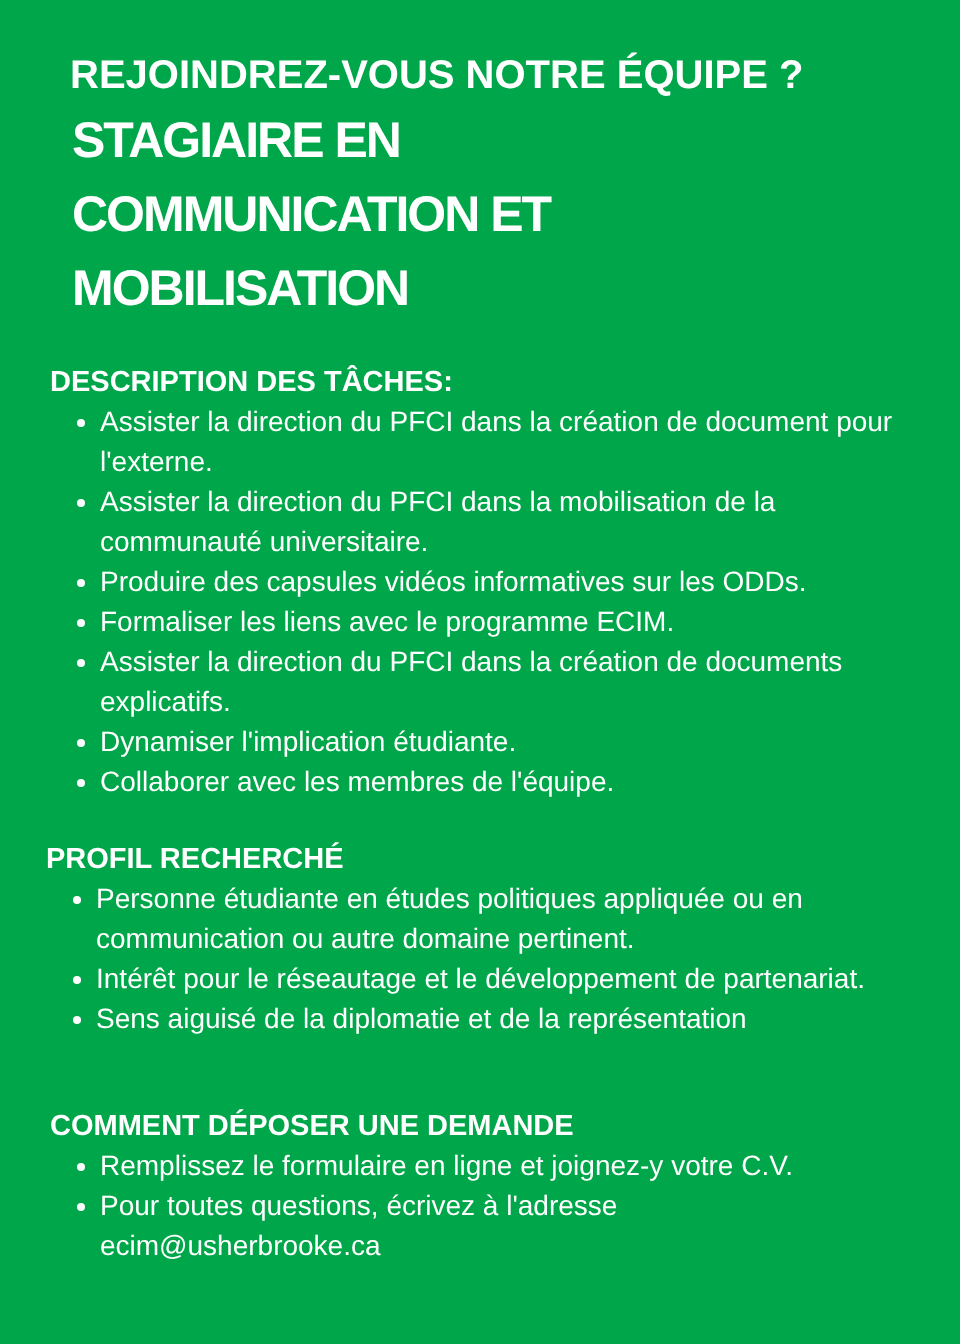REJOINDREZ-VOUS NOTRE ÉQUIPE ?
STAGIAIRE EN COMMUNICATION ET MOBILISATION
DESCRIPTION DES TÂCHES:
Assister la direction du PFCI dans la création de document pour l'externe.
Assister la direction du PFCI dans la mobilisation de la communauté universitaire.
Produire des capsules vidéos informatives sur les ODDs.
Formaliser les liens avec le programme ECIM.
Assister la direction du PFCI dans la création de documents explicatifs.
Dynamiser l'implication étudiante.
Collaborer avec les membres de l'équipe.
PROFIL RECHERCHÉ
Personne étudiante en études politiques appliquée ou en communication ou autre domaine pertinent.
Intérêt pour le réseautage et le développement de partenariat.
Sens aiguisé de la diplomatie et de la représentation
COMMENT DÉPOSER UNE DEMANDE
Remplissez le formulaire en ligne et joignez-y votre C.V.
Pour toutes questions, écrivez à l'adresse ecim@usherbrooke.ca